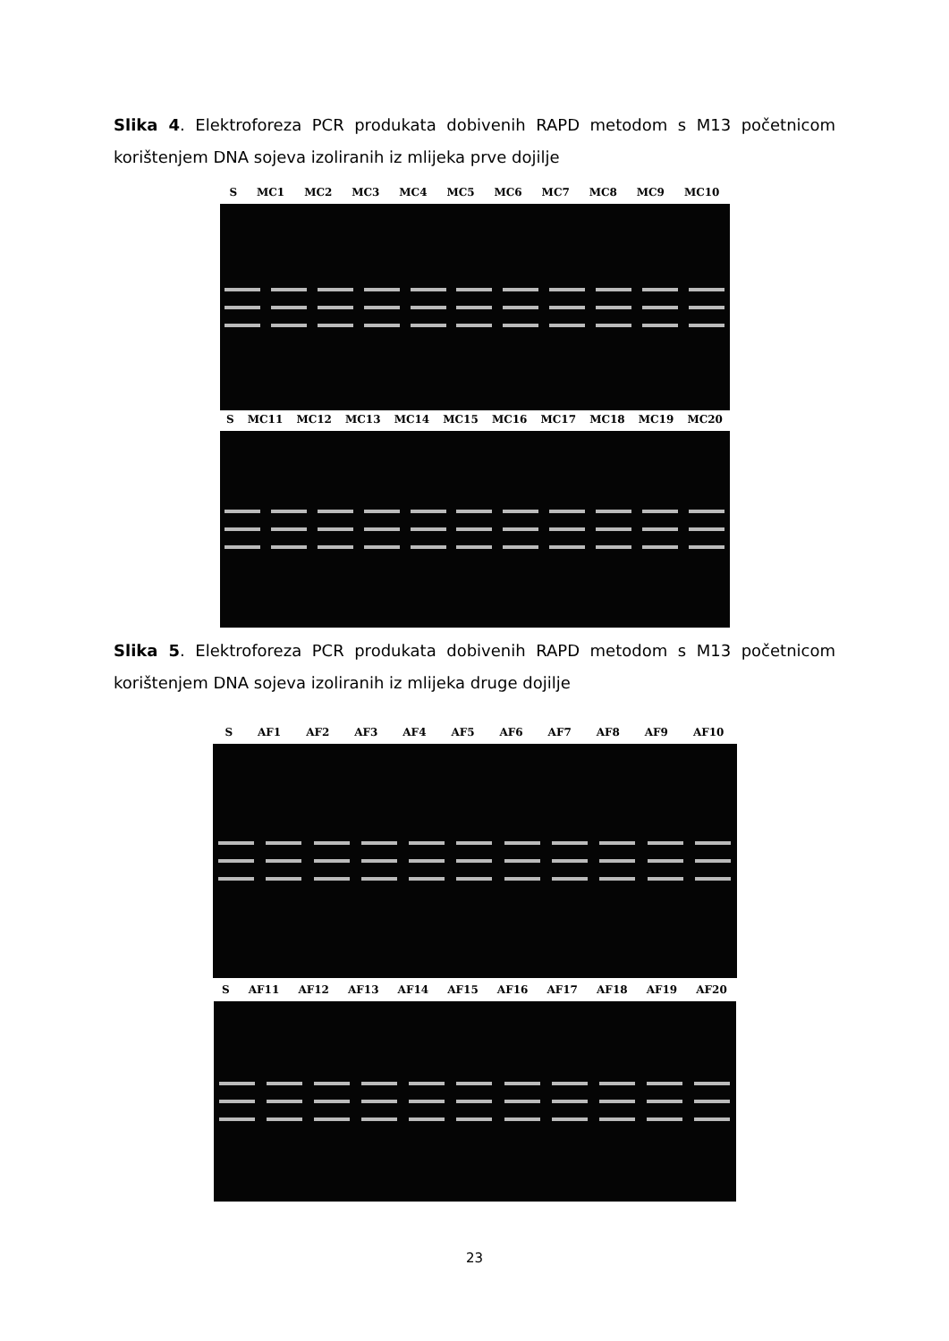Slika 4. Elektroforeza PCR produkata dobivenih RAPD metodom s M13 početnicom korištenjem DNA sojeva izoliranih iz mlijeka prve dojilje
S MC1 MC2 MC3 MC4 MC5 MC6 MC7 MC8 MC9 MC10
S MC11 MC12 MC13 MC14 MC15 MC16 MC17 MC18 MC19 MC20
Slika 5. Elektroforeza PCR produkata dobivenih RAPD metodom s M13 početnicom korištenjem DNA sojeva izoliranih iz mlijeka druge dojilje
S AF1 AF2 AF3 AF4 AF5 AF6 AF7 AF8 AF9 AF10
S AF11 AF12 AF13 AF14 AF15 AF16 AF17 AF18 AF19 AF20
23